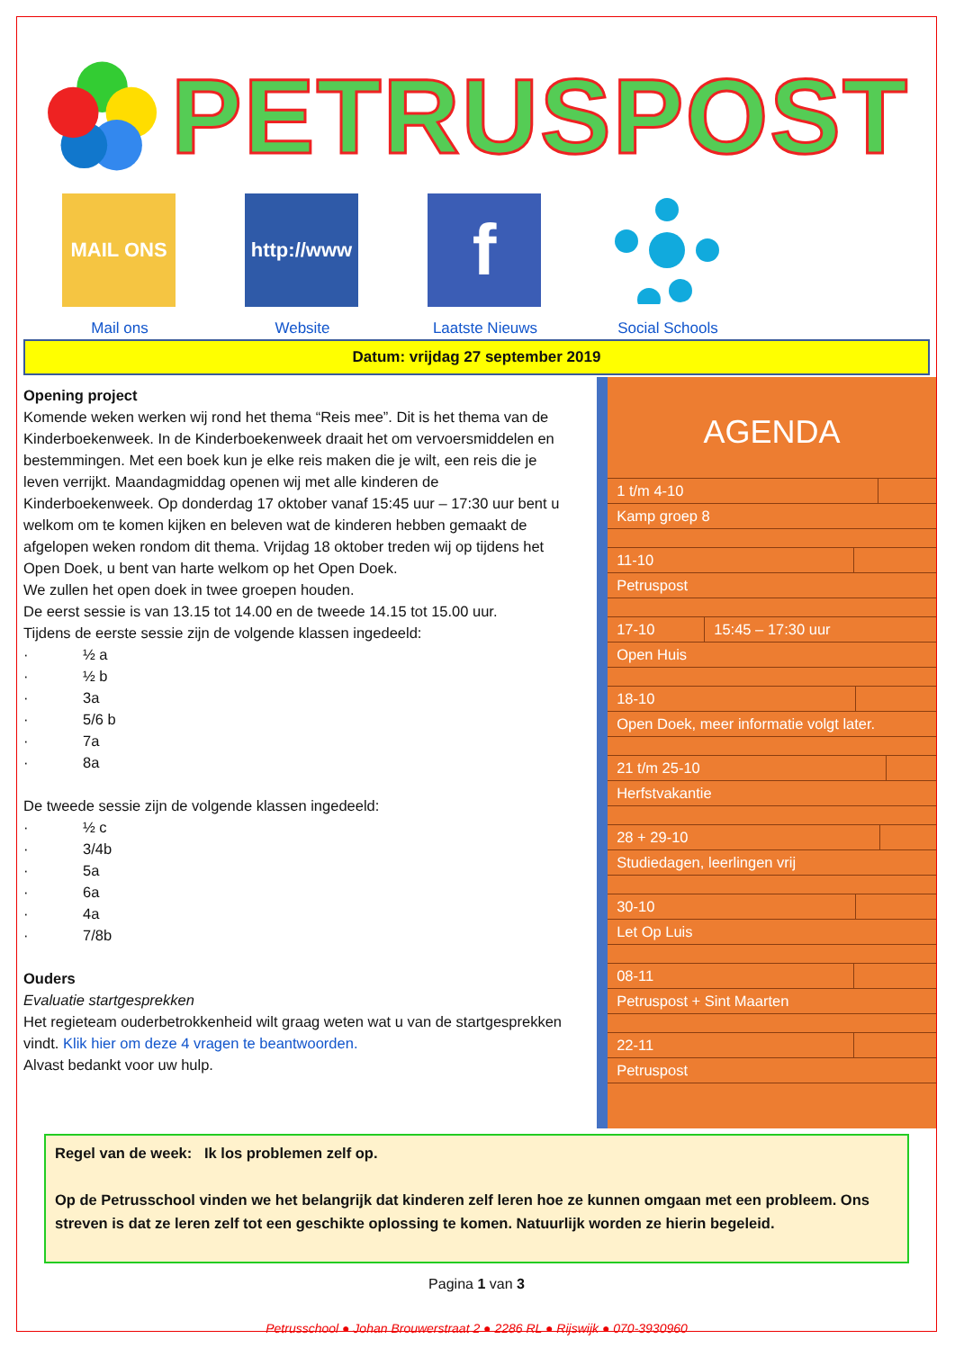PETRUSPOST
MAIL ONS
Mail ons
http://www
Website
f
Laatste Nieuws
Social Schools
Datum: vrijdag 27 september 2019
Opening project
Komende weken werken wij rond het thema “Reis mee”. Dit is het thema van de Kinderboekenweek. In de Kinderboekenweek draait het om vervoersmiddelen en bestemmingen. Met een boek kun je elke reis maken die je wilt, een reis die je leven verrijkt. Maandagmiddag openen wij met alle kinderen de Kinderboekenweek. Op donderdag 17 oktober vanaf 15:45 uur – 17:30 uur bent u welkom om te komen kijken en beleven wat de kinderen hebben gemaakt de afgelopen weken rondom dit thema. Vrijdag 18 oktober treden wij op tijdens het Open Doek, u bent van harte welkom op het Open Doek.
We zullen het open doek in twee groepen houden.
De eerst sessie is van 13.15 tot 14.00 en de tweede 14.15 tot 15.00 uur.
Tijdens de eerste sessie zijn de volgende klassen ingedeeld:
· ½ a
· ½ b
· 3a
· 5/6 b
· 7a
· 8a
De tweede sessie zijn de volgende klassen ingedeeld:
· ½ c
· 3/4b
· 5a
· 6a
· 4a
· 7/8b
Ouders
Evaluatie startgesprekken
Het regieteam ouderbetrokkenheid wilt graag weten wat u van de startgesprekken vindt. Klik hier om deze 4 vragen te beantwoorden.
Alvast bedankt voor uw hulp.
AGENDA
| 1 t/m 4-10 | |
| Kamp groep 8 | |
| 11-10 | |
| Petruspost | |
| 17-10 | 15:45 – 17:30 uur |
| Open Huis | |
| 18-10 | |
| Open Doek, meer informatie volgt later. | |
| 21 t/m 25-10 | |
| Herfstvakantie | |
| 28 + 29-10 | |
| Studiedagen, leerlingen vrij | |
| 30-10 | |
| Let Op Luis | |
| 08-11 | |
| Petruspost + Sint Maarten | |
| 22-11 | |
| Petruspost | |
Regel van de week: Ik los problemen zelf op.
Op de Petrusschool vinden we het belangrijk dat kinderen zelf leren hoe ze kunnen omgaan met een probleem. Ons streven is dat ze leren zelf tot een geschikte oplossing te komen. Natuurlijk worden ze hierin begeleid.
Pagina 1 van 3
Petrusschool ● Johan Brouwerstraat 2 ● 2286 RL ● Rijswijk ● 070-3930960